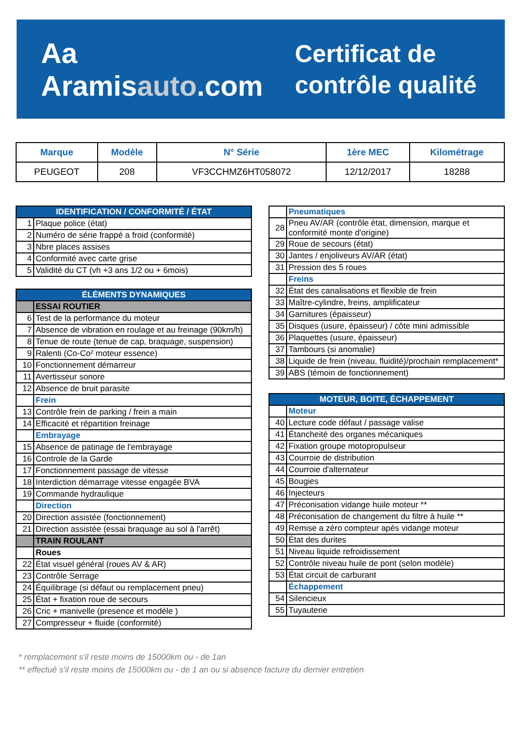Aa Aramisauto.com
Certificat de
contrôle qualité
| Marque | Modèle | N° Série | 1ère MEC | Kilométrage |
| --- | --- | --- | --- | --- |
| PEUGEOT | 208 | VF3CCHMZ6HT058072 | 12/12/2017 | 18288 |
| IDENTIFICATION / CONFORMITÉ / ÉTAT | |
| 1 | Plaque police (état) |
| 2 | Numéro de série frappé a froid (conformité) |
| 3 | Nbre places assises |
| 4 | Conformité avec carte grise |
| 5 | Validité du CT (vh +3 ans 1/2 ou + 6mois) |
| ÉLÉMENTS DYNAMIQUES | |
| | ESSAI ROUTIER |
| 6 | Test de la performance du moteur |
| 7 | Absence de vibration en roulage et au freinage (90km/h) |
| 8 | Tenue de route (tenue de cap, braquage, suspension) |
| 9 | Ralenti (Co-Co² moteur essence) |
| 10 | Fonctionnement démarreur |
| 11 | Avertisseur sonore |
| 12 | Absence de bruit parasite |
| | Frein |
| 13 | Contrôle frein de parking / frein a main |
| 14 | Efficacité et répartition freinage |
| | Embrayage |
| 15 | Absence de patinage de l'embrayage |
| 16 | Controle de la Garde |
| 17 | Fonctionnement passage de vitesse |
| 18 | Interdiction démarrage vitesse engagée BVA |
| 19 | Commande hydraulique |
| | Direction |
| 20 | Direction assistée (fonctionnement) |
| 21 | Direction assistée (essai braquage au sol à l'arrêt) |
| | TRAIN ROULANT |
| | Roues |
| 22 | État visuel général (roues AV & AR) |
| 23 | Contrôle Serrage |
| 24 | Équilibrage (si défaut ou remplacement pneu) |
| 25 | État + fixation roue de secours |
| 26 | Cric + manivelle (presence et modèle ) |
| 27 | Compresseur + fluide (conformité) |
| | Pneumatiques |
| 28 | Pneu AV/AR (contrôle état, dimension, marque et conformité monte d'origine) |
| 29 | Roue de secours (état) |
| 30 | Jantes / enjoliveurs AV/AR (état) |
| 31 | Pression des 5 roues |
| | Freins |
| 32 | État des canalisations et flexible de frein |
| 33 | Maître-cylindre, freins, amplificateur |
| 34 | Garnitures (épaisseur) |
| 35 | Disques (usure, épaisseur) / côte mini admissible |
| 36 | Plaquettes (usure, épaisseur) |
| 37 | Tambours (si anomalie) |
| 38 | Liquide de frein (niveau, fluidité)/prochain remplacement* |
| 39 | ABS (témoin de fonctionnement) |
| MOTEUR, BOITE, ÉCHAPPEMENT | |
| | Moteur |
| 40 | Lecture code défaut / passage valise |
| 41 | Étancheité des organes mécaniques |
| 42 | Fixation groupe motopropulseur |
| 43 | Courroie de distribution |
| 44 | Courroie d'alternateur |
| 45 | Bougies |
| 46 | Injecteurs |
| 47 | Préconisation vidange huile moteur ** |
| 48 | Préconisation de changement du filtre à huile ** |
| 49 | Remise a zéro compteur apès vidange moteur |
| 50 | État des durites |
| 51 | Niveau liquide refroidissement |
| 52 | Contrôle niveau huile de pont (selon modèle) |
| 53 | État circuit de carburant |
| | Échappement |
| 54 | Silencieux |
| 55 | Tuyauterie |
* remplacement s'il reste moins de 15000km ou - de 1an
** effectué s'il reste moins de 15000km ou - de 1 an ou si absence facture du dernier entretien